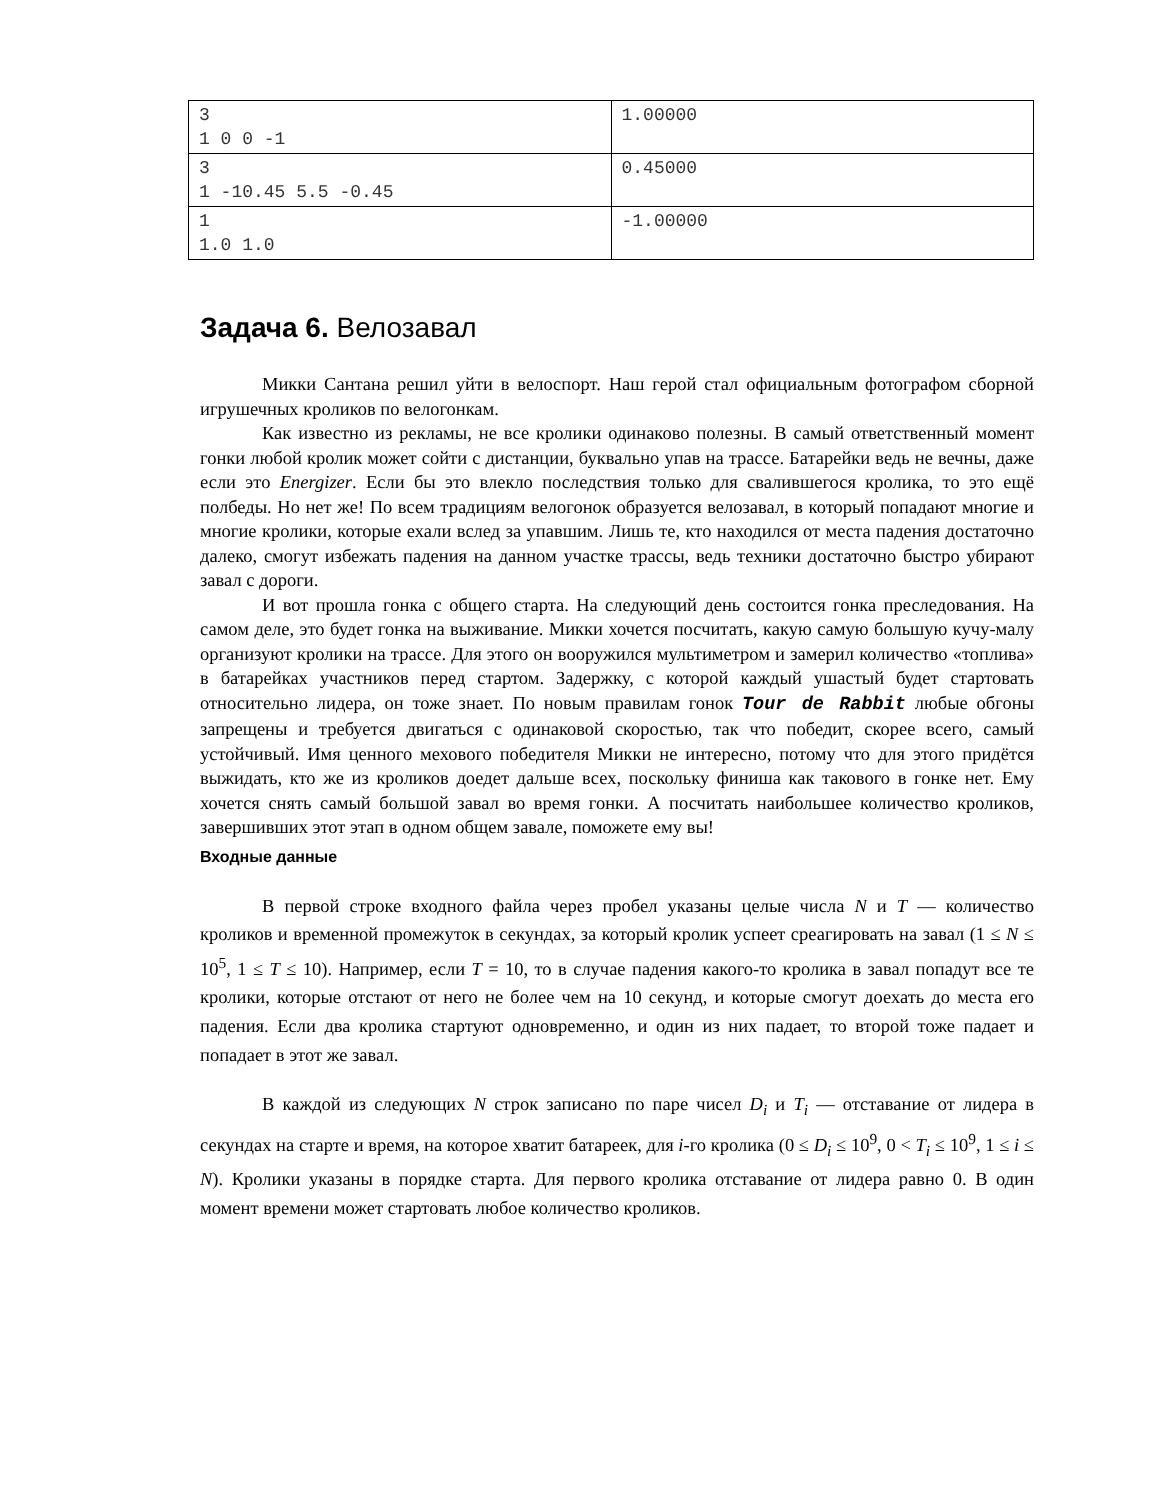| 3 1 0 0 -1 | 1.00000 |
| 3 1 -10.45 5.5 -0.45 | 0.45000 |
| 1 1.0 1.0 | -1.00000 |
Задача 6. Велозавал
Микки Сантана решил уйти в велоспорт. Наш герой стал официальным фотографом сборной игрушечных кроликов по велогонкам.
Как известно из рекламы, не все кролики одинаково полезны. В самый ответственный момент гонки любой кролик может сойти с дистанции, буквально упав на трассе. Батарейки ведь не вечны, даже если это Energizer. Если бы это влекло последствия только для свалившегося кролика, то это ещё полбеды. Но нет же! По всем традициям велогонок образуется велозавал, в который попадают многие и многие кролики, которые ехали вслед за упавшим. Лишь те, кто находился от места падения достаточно далеко, смогут избежать падения на данном участке трассы, ведь техники достаточно быстро убирают завал с дороги.
И вот прошла гонка с общего старта. На следующий день состоится гонка преследования. На самом деле, это будет гонка на выживание. Микки хочется посчитать, какую самую большую кучу-малу организуют кролики на трассе. Для этого он вооружился мультиметром и замерил количество «топлива» в батарейках участников перед стартом. Задержку, с которой каждый ушастый будет стартовать относительно лидера, он тоже знает. По новым правилам гонок Tour de Rabbit любые обгоны запрещены и требуется двигаться с одинаковой скоростью, так что победит, скорее всего, самый устойчивый. Имя ценного мехового победителя Микки не интересно, потому что для этого придётся выжидать, кто же из кроликов доедет дальше всех, поскольку финиша как такового в гонке нет. Ему хочется снять самый большой завал во время гонки. А посчитать наибольшее количество кроликов, завершивших этот этап в одном общем завале, поможете ему вы!
Входные данные
В первой строке входного файла через пробел указаны целые числа N и T — количество кроликов и временной промежуток в секундах, за который кролик успеет среагировать на завал (1 ≤ N ≤ 10<sup>5</sup>, 1 ≤ T ≤ 10). Например, если T = 10, то в случае падения какого-то кролика в завал попадут все те кролики, которые отстают от него не более чем на 10 секунд, и которые смогут доехать до места его падения. Если два кролика стартуют одновременно, и один из них падает, то второй тоже падает и попадает в этот же завал.
В каждой из следующих N строк записано по паре чисел D<sub>i</sub> и T<sub>i</sub> — отставание от лидера в секундах на старте и время, на которое хватит батареек, для i-го кролика (0 ≤ D<sub>i</sub> ≤ 10<sup>9</sup>, 0 < T<sub>i</sub> ≤ 10<sup>9</sup>, 1 ≤ i ≤ N). Кролики указаны в порядке старта. Для первого кролика отставание от лидера равно 0. В один момент времени может стартовать любое количество кроликов.